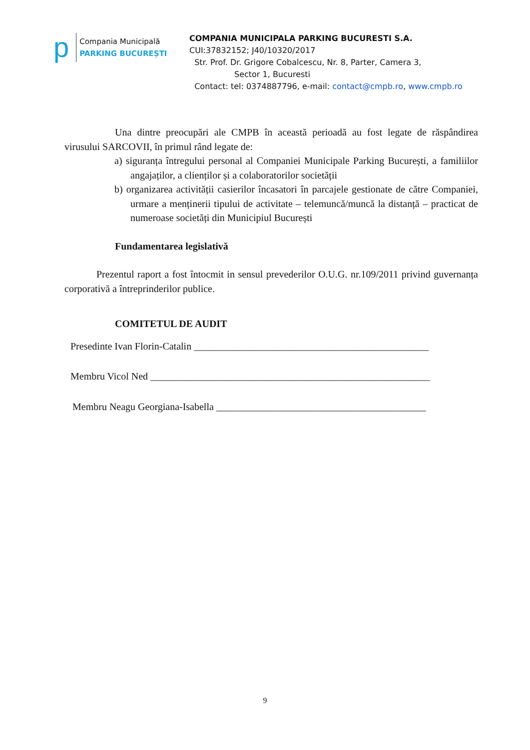p
Compania Municipală
PARKING BUCUREȘTI
COMPANIA MUNICIPALA PARKING BUCURESTI S.A.
CUI:37832152; J40/10320/2017
Str. Prof. Dr. Grigore Cobalcescu, Nr. 8, Parter, Camera 3,
Sector 1, Bucuresti
Contact: tel: 0374887796, e-mail: contact@cmpb.ro, www.cmpb.ro
Una dintre preocupări ale CMPB în această perioadă au fost legate de răspândirea virusului SARCOVII, în primul rând legate de:
a) siguranța întregului personal al Companiei Municipale Parking București, a familiilor angajaților, a clienților și a colaboratorilor societății
b) organizarea activității casierilor încasatori în parcajele gestionate de către Companiei, urmare a menținerii tipului de activitate – telemuncă/muncă la distanță – practicat de numeroase societăți din Municipiul București
Fundamentarea legislativă
Prezentul raport a fost întocmit in sensul prevederilor O.U.G. nr.109/2011 privind guvernanța corporativă a întreprinderilor publice.
COMITETUL DE AUDIT
Presedinte Ivan Florin-Catalin _______________________________________________
Membru Vicol Ned ________________________________________________________
Membru Neagu Georgiana-Isabella __________________________________________
9